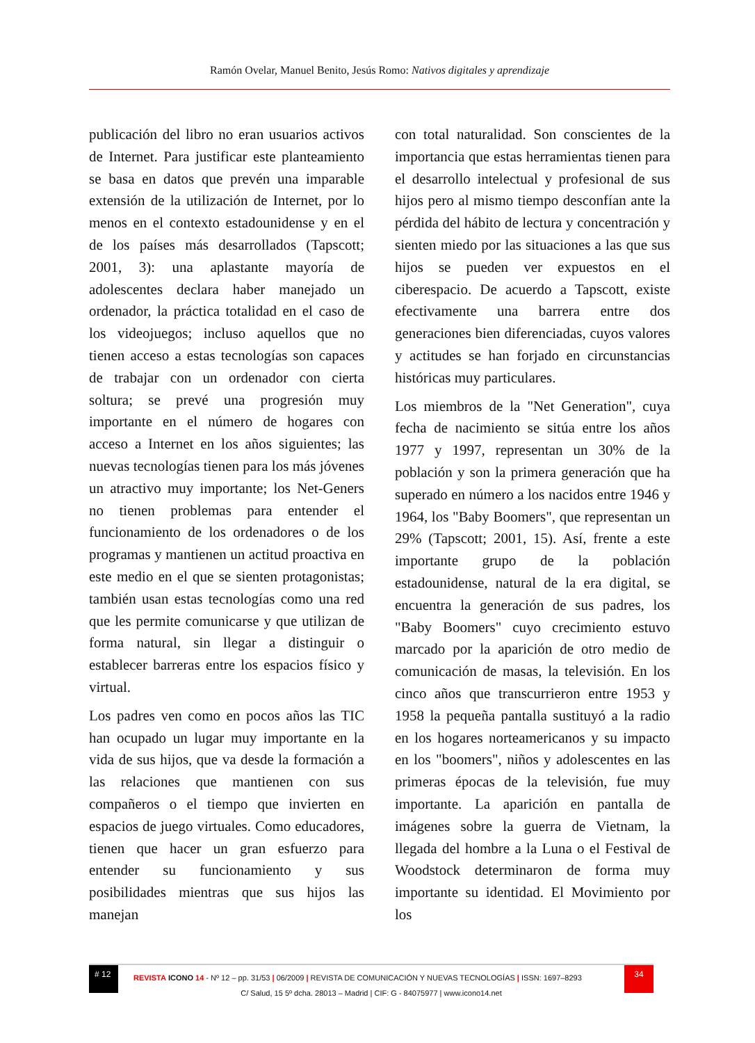Ramón Ovelar, Manuel Benito, Jesús Romo: Nativos digitales y aprendizaje
publicación del libro no eran usuarios activos de Internet. Para justificar este planteamiento se basa en datos que prevén una imparable extensión de la utilización de Internet, por lo menos en el contexto estadounidense y en el de los países más desarrollados (Tapscott; 2001, 3): una aplastante mayoría de adolescentes declara haber manejado un ordenador, la práctica totalidad en el caso de los videojuegos; incluso aquellos que no tienen acceso a estas tecnologías son capaces de trabajar con un ordenador con cierta soltura; se prevé una progresión muy importante en el número de hogares con acceso a Internet en los años siguientes; las nuevas tecnologías tienen para los más jóvenes un atractivo muy importante; los Net-Geners no tienen problemas para entender el funcionamiento de los ordenadores o de los programas y mantienen un actitud proactiva en este medio en el que se sienten protagonistas; también usan estas tecnologías como una red que les permite comunicarse y que utilizan de forma natural, sin llegar a distinguir o establecer barreras entre los espacios físico y virtual.
Los padres ven como en pocos años las TIC han ocupado un lugar muy importante en la vida de sus hijos, que va desde la formación a las relaciones que mantienen con sus compañeros o el tiempo que invierten en espacios de juego virtuales. Como educadores, tienen que hacer un gran esfuerzo para entender su funcionamiento y sus posibilidades mientras que sus hijos las manejan
con total naturalidad. Son conscientes de la importancia que estas herramientas tienen para el desarrollo intelectual y profesional de sus hijos pero al mismo tiempo desconfían ante la pérdida del hábito de lectura y concentración y sienten miedo por las situaciones a las que sus hijos se pueden ver expuestos en el ciberespacio. De acuerdo a Tapscott, existe efectivamente una barrera entre dos generaciones bien diferenciadas, cuyos valores y actitudes se han forjado en circunstancias históricas muy particulares.
Los miembros de la "Net Generation", cuya fecha de nacimiento se sitúa entre los años 1977 y 1997, representan un 30% de la población y son la primera generación que ha superado en número a los nacidos entre 1946 y 1964, los "Baby Boomers", que representan un 29% (Tapscott; 2001, 15). Así, frente a este importante grupo de la población estadounidense, natural de la era digital, se encuentra la generación de sus padres, los "Baby Boomers" cuyo crecimiento estuvo marcado por la aparición de otro medio de comunicación de masas, la televisión. En los cinco años que transcurrieron entre 1953 y 1958 la pequeña pantalla sustituyó a la radio en los hogares norteamericanos y su impacto en los "boomers", niños y adolescentes en las primeras épocas de la televisión, fue muy importante. La aparición en pantalla de imágenes sobre la guerra de Vietnam, la llegada del hombre a la Luna o el Festival de Woodstock determinaron de forma muy importante su identidad. El Movimiento por los
# 12
REVISTA ICONO 14 - Nº 12 – pp. 31/53 | 06/2009 | REVISTA DE COMUNICACIÓN Y NUEVAS TECNOLOGÍAS | ISSN: 1697–8293
34
C/ Salud, 15 5º dcha. 28013 – Madrid | CIF: G - 84075977 | www.icono14.net